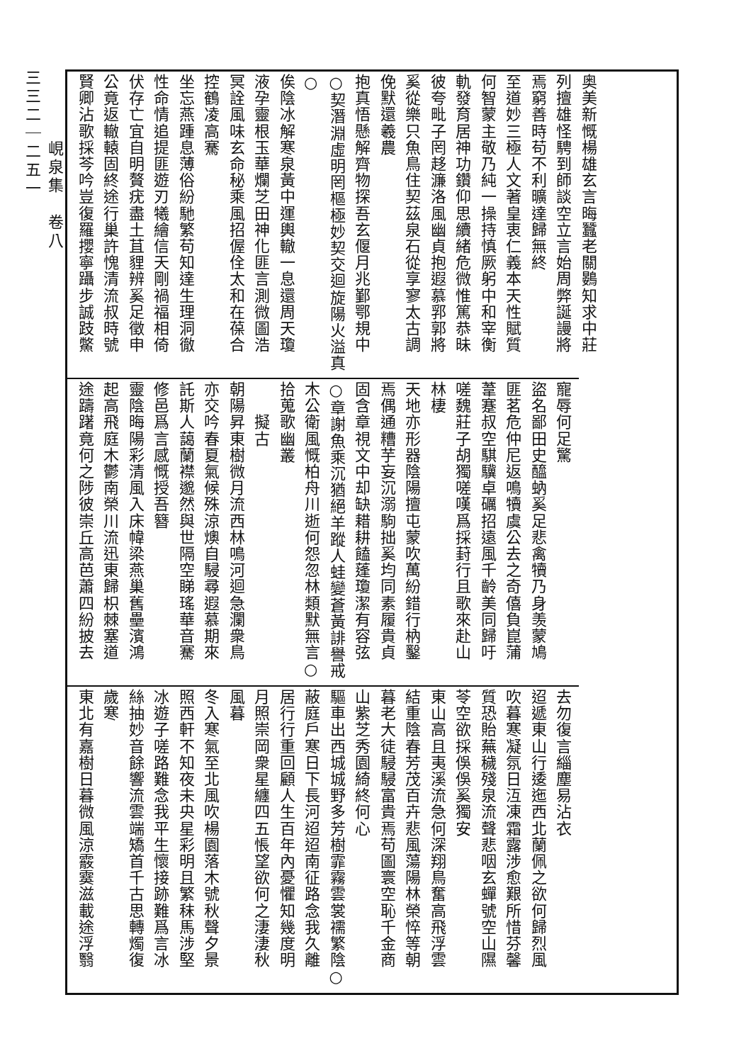奥美新慨楊雄玄言晦蠶老關鷃知求中莊
列擅雄怪騁到師談空立言始周弊誕謾將
焉窮善時苟不利曠達歸無終
至道妙三極人文著皇衷仁義本天性賦質
何智蒙主敬乃純一操持慎厥躬中和宰衡
軌發育居神功鑽仰思續緒危微惟篤恭昧
彼夸毗子罔趍濂洛風幽貞抱遐慕郛郭將
奚從樂只魚鳥住契茲泉石從享寥太古調
俛默還羲農
抱真悟懸解齊物探吾玄偃月兆鄞鄂規中
○契潛淵虛明罔樞極妙契交迴旋陽火溢真○
俟陰冰解寒泉黃中運輿轍一息還周天瓊
液孕靈根玉華爛芝田神化匪言測微圖浩
冥詮風味玄命秘乘風招偓佺太和在葆合
控鶴凌高騫
坐忘燕踵息薄俗紛馳繁苟知達生理洞徹
性命情追提匪遊刃犧繪信天剛禍福相倚
伏存亡宜自明贅疣盡土苴貍辨奚足徵申
公竟返轍轅固終途行巢許愧清流叔時號
賢卿沾歌採芩吟豈復羅攖寧躡步誠跂鱉
寵辱何足驚
盜名鄙田史醯蚋奚足悲禽犢乃身羡蒙鳩
匪茗危仲尼返鳴犢虞公去之奇僖負崑蒲
葦蹇叔空騏驥卓礪招遠風千齡美同歸吁
嗟魏莊子胡獨嗟嘆爲採葑行且歌來赴山
林棲
天地亦形器陰陽擅屯蒙吹萬紛錯行枘鑿
焉偶通糟芋妄沉溺駒拙奚均同素履貴貞
固含章視文中却缺耤耕饁蓬瓊潔有容弦
○章謝魚乘沉猶絕羊蹤人蛙變蒼黃誹譽戒
木公衛風慨柏舟川逝何怨忽林類默無言○
拾蒐歌幽叢
　　擬古
朝陽昇東樹微月流西林鳴河迴急瀾衆鳥
亦交吟春夏氣候殊涼燠自駸尋遐慕期來
託斯人藹蘭襟邈然與世隔空睇瑤華音騫
修邑爲言感慨授吾簪
靈陰晦陽彩清風入床幃梁燕巢舊壘濱鴻
起高飛庭木鬱南榮川流迅東歸枳棘塞道
途躊躇竟何之陟彼崇丘高芭蕭四紛披去
去勿復言緇塵易沾衣
迢遞東山行逶迤西北蘭佩之欲何歸烈風
吹暮寒凝氛日沍凍霜露涉愈艱所惜芬馨
質恐貽蕪穢殘泉流聲悲咽玄蟬號空山隰
苓空欲採俁俁奚獨安
東山高且夷溪流急何深翔鳥奮高飛浮雲
結重陰春芳茂百卉悲風蕩陽林榮悴等朝
暮老大徒駸駸富貴焉苟圖寰空恥千金商
山紫芝秀園綺終何心
驅車出西城城野多芳樹霏霧雲裳襦繁陰○
蔽庭戶寒日下長河迢迢南征路念我久離
居行行重回顧人生百年內憂懼知幾度明
月照崇岡衆星纏四五悵望欲何之淒淒秋
風暮
冬入寒氣至北風吹楊園落木號秋聲夕景
照西軒不知夜未央星彩明且繁秣馬涉堅
冰遊子嗟路難念我平生懷接跡難爲言冰
絲抽妙音餘響流雲端矯首千古思轉燭復
歲寒
東北有嘉樹日暮微風涼霰霙滋載途浮翳
峴泉集　卷八
三三二｜二五一